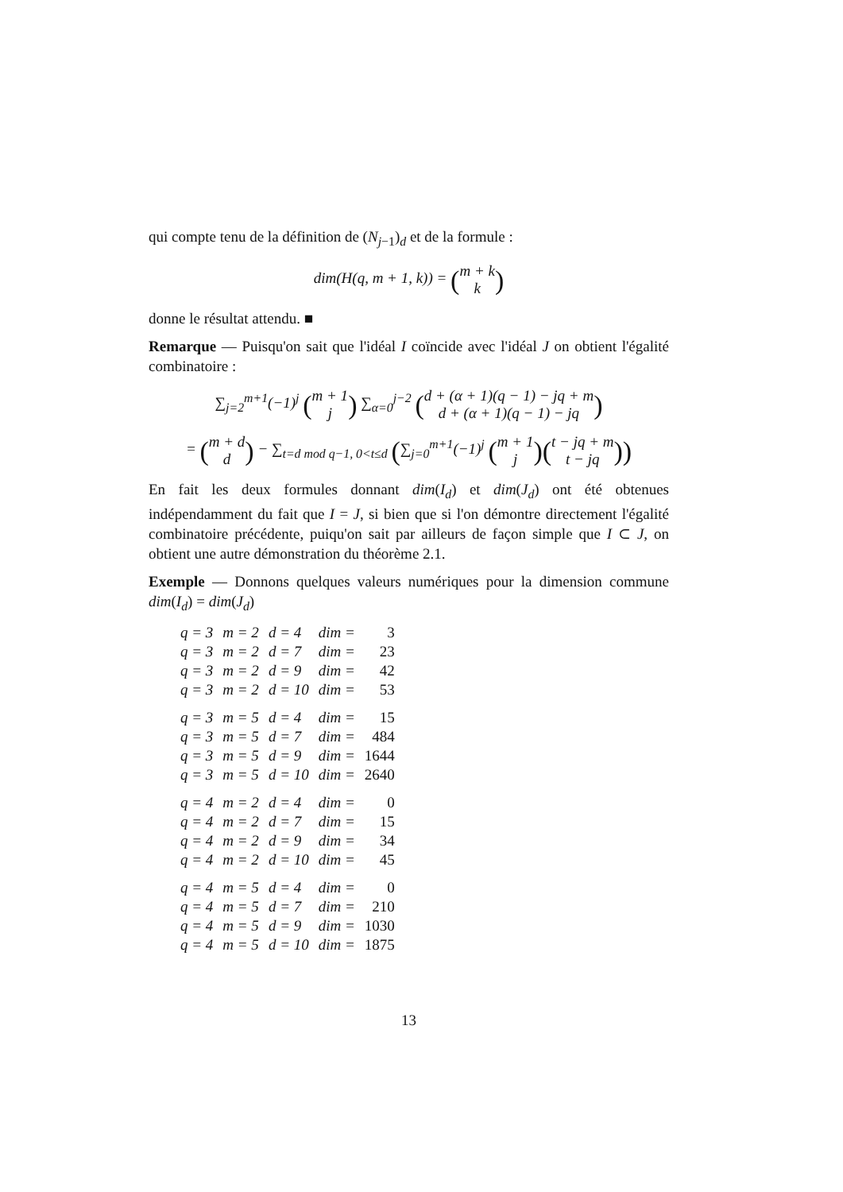qui compte tenu de la définition de (N<sub>j−1</sub>)<sub>d</sub> et de la formule :
dim(H(q, m + 1, k)) = (m + k
k)
donne le résultat attendu. ■
Remarque — Puisqu'on sait que l'idéal I coïncide avec l'idéal J on obtient l'égalité combinatoire :
∑<sub>j=2</sub><sup>m+1</sup>(−1)<sup>j</sup> (m + 1
j) ∑<sub>α=0</sub><sup>j−2</sup> (d + (α + 1)(q − 1) − jq + m
d + (α + 1)(q − 1) − jq)
= (m + d
d) − ∑<sub>t=d mod q−1, 0<t≤d</sub> (∑<sub>j=0</sub><sup>m+1</sup>(−1)<sup>j</sup> (m + 1
j)(t − jq + m
t − jq))
En fait les deux formules donnant dim(I<sub>d</sub>) et dim(J<sub>d</sub>) ont été obtenues indépendamment du fait que I = J, si bien que si l'on démontre directement l'égalité combinatoire précédente, puiqu'on sait par ailleurs de façon simple que I ⊂ J, on obtient une autre démonstration du théorème 2.1.
Exemple — Donnons quelques valeurs numériques pour la dimension commune dim(I<sub>d</sub>) = dim(J<sub>d</sub>)
| q = 3 | m = 2 | d = 4 | dim = | 3 |
| q = 3 | m = 2 | d = 7 | dim = | 23 |
| q = 3 | m = 2 | d = 9 | dim = | 42 |
| q = 3 | m = 2 | d = 10 | dim = | 53 |
| q = 3 | m = 5 | d = 4 | dim = | 15 |
| q = 3 | m = 5 | d = 7 | dim = | 484 |
| q = 3 | m = 5 | d = 9 | dim = | 1644 |
| q = 3 | m = 5 | d = 10 | dim = | 2640 |
| q = 4 | m = 2 | d = 4 | dim = | 0 |
| q = 4 | m = 2 | d = 7 | dim = | 15 |
| q = 4 | m = 2 | d = 9 | dim = | 34 |
| q = 4 | m = 2 | d = 10 | dim = | 45 |
| q = 4 | m = 5 | d = 4 | dim = | 0 |
| q = 4 | m = 5 | d = 7 | dim = | 210 |
| q = 4 | m = 5 | d = 9 | dim = | 1030 |
| q = 4 | m = 5 | d = 10 | dim = | 1875 |
13